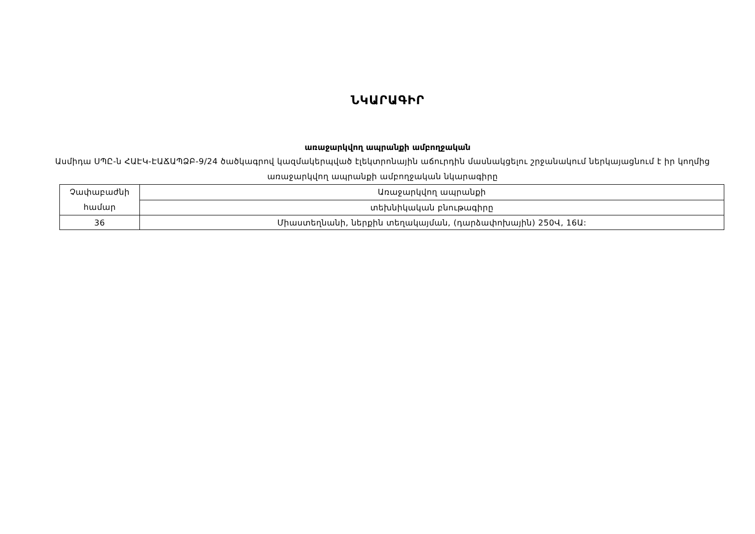ՆԿԱՐԱԳԻՐ
առաջարկվող ապրանքի ամբողջական
Ասմիդա ՍՊԸ-ն ՀԱԷԿ-ԷԱՃԱՊՁԲ-9/24 ծածկագրով կազմակերպված էլեկտրոնային աճուրդին մասնակցելու շրջանակում ներկայացնում է իր կողմից առաջարկվող ապրանքի ամբողջական նկարագիրը
| Չափաբաժնի համար | Առաջարկվող ապրանքի |
| | տեխնիկական բնութագիրը |
| 36 | Միաստեղնանի, ներքին տեղակայման, (դարձափոխային) 250Վ, 16Ա: |